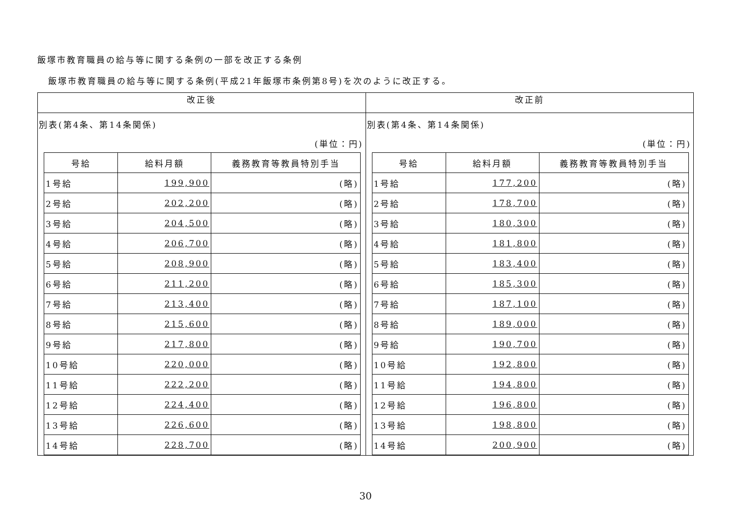飯塚市教育職員の給与等に関する条例の一部を改正する条例
飯塚市教育職員の給与等に関する条例(平成21年飯塚市条例第8号)を次のように改正する。
| 改正後 | 改正前 |
| --- | --- |
| 別表(第4条、第14条関係) (単位：円) / 号給 / 給料月額 / 義務教育等教員特別手当 / / --- / --- / --- / / 1号給 / 199,900 / (略) / / 2号給 / 202,200 / (略) / / 3号給 / 204,500 / (略) / / 4号給 / 206,700 / (略) / / 5号給 / 208,900 / (略) / / 6号給 / 211,200 / (略) / / 7号給 / 213,400 / (略) / / 8号給 / 215,600 / (略) / / 9号給 / 217,800 / (略) / / 10号給 / 220,000 / (略) / / 11号給 / 222,200 / (略) / / 12号給 / 224,400 / (略) / / 13号給 / 226,600 / (略) / / 14号給 / 228,700 / (略) / | 別表(第4条、第14条関係) (単位：円) / 号給 / 給料月額 / 義務教育等教員特別手当 / / --- / --- / --- / / 1号給 / 177,200 / (略) / / 2号給 / 178,700 / (略) / / 3号給 / 180,300 / (略) / / 4号給 / 181,800 / (略) / / 5号給 / 183,400 / (略) / / 6号給 / 185,300 / (略) / / 7号給 / 187,100 / (略) / / 8号給 / 189,000 / (略) / / 9号給 / 190,700 / (略) / / 10号給 / 192,800 / (略) / / 11号給 / 194,800 / (略) / / 12号給 / 196,800 / (略) / / 13号給 / 198,800 / (略) / / 14号給 / 200,900 / (略) / |
30